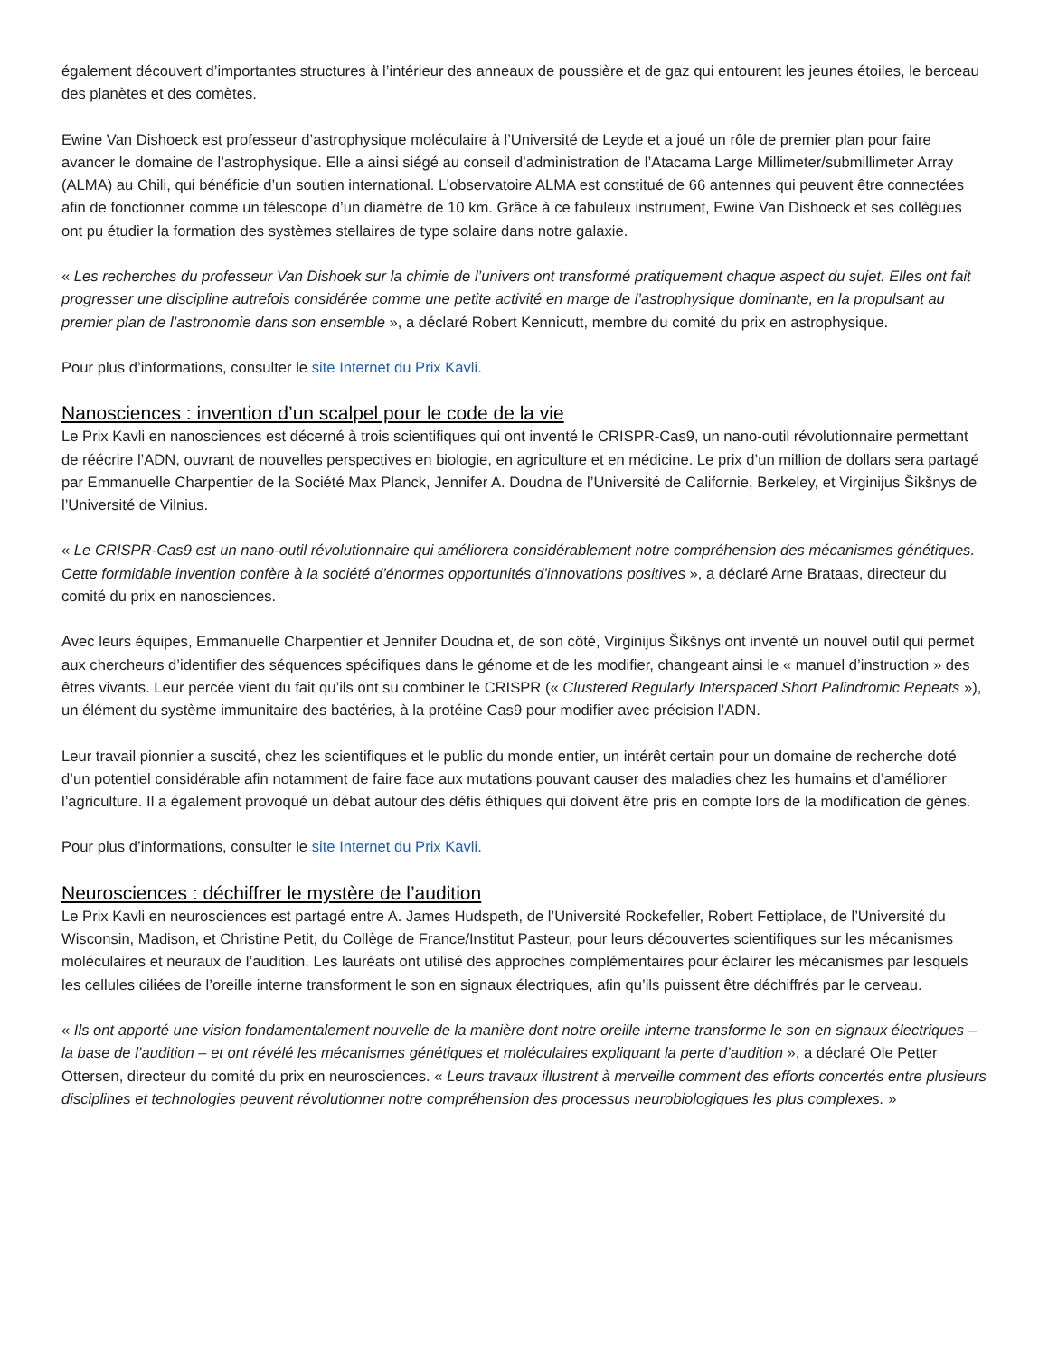également découvert d’importantes structures à l’intérieur des anneaux de poussière et de gaz qui entourent les jeunes étoiles, le berceau des planètes et des comètes.
Ewine Van Dishoeck est professeur d’astrophysique moléculaire à l’Université de Leyde et a joué un rôle de premier plan pour faire avancer le domaine de l’astrophysique. Elle a ainsi siégé au conseil d’administration de l’Atacama Large Millimeter/submillimeter Array (ALMA) au Chili, qui bénéficie d’un soutien international. L’observatoire ALMA est constitué de 66 antennes qui peuvent être connectées afin de fonctionner comme un télescope d’un diamètre de 10 km. Grâce à ce fabuleux instrument, Ewine Van Dishoeck et ses collègues ont pu étudier la formation des systèmes stellaires de type solaire dans notre galaxie.
« Les recherches du professeur Van Dishoek sur la chimie de l’univers ont transformé pratiquement chaque aspect du sujet. Elles ont fait progresser une discipline autrefois considérée comme une petite activité en marge de l’astrophysique dominante, en la propulsant au premier plan de l’astronomie dans son ensemble », a déclaré Robert Kennicutt, membre du comité du prix en astrophysique.
Pour plus d’informations, consulter le site Internet du Prix Kavli.
Nanosciences : invention d’un scalpel pour le code de la vie
Le Prix Kavli en nanosciences est décerné à trois scientifiques qui ont inventé le CRISPR-Cas9, un nano-outil révolutionnaire permettant de réécrire l’ADN, ouvrant de nouvelles perspectives en biologie, en agriculture et en médicine. Le prix d’un million de dollars sera partagé par Emmanuelle Charpentier de la Société Max Planck, Jennifer A. Doudna de l’Université de Californie, Berkeley, et Virginijus Šikšnys de l’Université de Vilnius.
« Le CRISPR-Cas9 est un nano-outil révolutionnaire qui améliorera considérablement notre compréhension des mécanismes génétiques. Cette formidable invention confère à la société d’énormes opportunités d’innovations positives », a déclaré Arne Brataas, directeur du comité du prix en nanosciences.
Avec leurs équipes, Emmanuelle Charpentier et Jennifer Doudna et, de son côté, Virginijus Šikšnys ont inventé un nouvel outil qui permet aux chercheurs d’identifier des séquences spécifiques dans le génome et de les modifier, changeant ainsi le « manuel d’instruction » des êtres vivants. Leur percée vient du fait qu’ils ont su combiner le CRISPR (« Clustered Regularly Interspaced Short Palindromic Repeats »), un élément du système immunitaire des bactéries, à la protéine Cas9 pour modifier avec précision l’ADN.
Leur travail pionnier a suscité, chez les scientifiques et le public du monde entier, un intérêt certain pour un domaine de recherche doté d’un potentiel considérable afin notamment de faire face aux mutations pouvant causer des maladies chez les humains et d’améliorer l’agriculture. Il a également provoqué un débat autour des défis éthiques qui doivent être pris en compte lors de la modification de gènes.
Pour plus d’informations, consulter le site Internet du Prix Kavli.
Neurosciences : déchiffrer le mystère de l’audition
Le Prix Kavli en neurosciences est partagé entre A. James Hudspeth, de l’Université Rockefeller, Robert Fettiplace, de l’Université du Wisconsin, Madison, et Christine Petit, du Collège de France/Institut Pasteur, pour leurs découvertes scientifiques sur les mécanismes moléculaires et neuraux de l’audition. Les lauréats ont utilisé des approches complémentaires pour éclairer les mécanismes par lesquels les cellules ciliées de l’oreille interne transforment le son en signaux électriques, afin qu’ils puissent être déchiffrés par le cerveau.
« Ils ont apporté une vision fondamentalement nouvelle de la manière dont notre oreille interne transforme le son en signaux électriques – la base de l’audition – et ont révélé les mécanismes génétiques et moléculaires expliquant la perte d’audition », a déclaré Ole Petter Ottersen, directeur du comité du prix en neurosciences. « Leurs travaux illustrent à merveille comment des efforts concertés entre plusieurs disciplines et technologies peuvent révolutionner notre compréhension des processus neurobiologiques les plus complexes. »